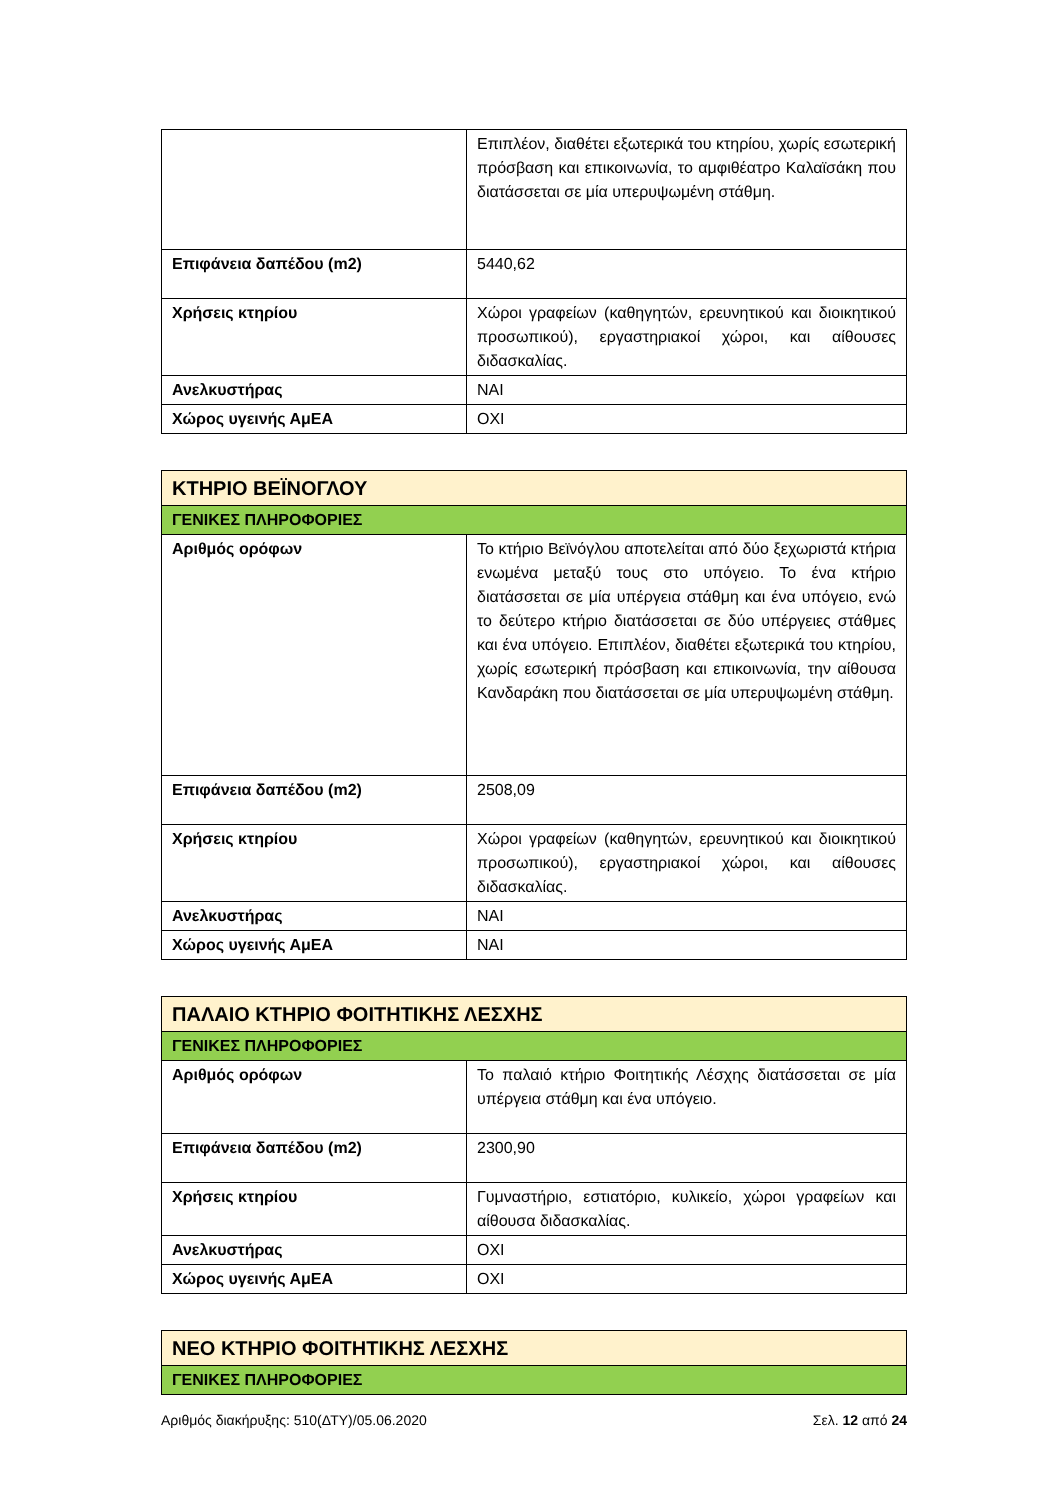| | Επιπλέον, διαθέτει εξωτερικά του κτηρίου, χωρίς εσωτερική πρόσβαση και επικοινωνία, το αμφιθέατρο Καλαϊσάκη που διατάσσεται σε μία υπερυψωμένη στάθμη. |
| Επιφάνεια δαπέδου (m2) | 5440,62 |
| Χρήσεις κτηρίου | Χώροι γραφείων (καθηγητών, ερευνητικού και διοικητικού προσωπικού), εργαστηριακοί χώροι, και αίθουσες διδασκαλίας. |
| Ανελκυστήρας | ΝΑΙ |
| Χώρος υγεινής ΑμΕΑ | ΟΧΙ |
| ΚΤΗΡΙΟ ΒΕΪΝΟΓΛΟΥ | |
| --- | --- |
| ΓΕΝΙΚΕΣ ΠΛΗΡΟΦΟΡΙΕΣ | |
| Αριθμός ορόφων | Το κτήριο Βεϊνόγλου αποτελείται από δύο ξεχωριστά κτήρια ενωμένα μεταξύ τους στο υπόγειο. Το ένα κτήριο διατάσσεται σε μία υπέργεια στάθμη και ένα υπόγειο, ενώ το δεύτερο κτήριο διατάσσεται σε δύο υπέργειες στάθμες και ένα υπόγειο. Επιπλέον, διαθέτει εξωτερικά του κτηρίου, χωρίς εσωτερική πρόσβαση και επικοινωνία, την αίθουσα Κανδαράκη που διατάσσεται σε μία υπερυψωμένη στάθμη. |
| Επιφάνεια δαπέδου (m2) | 2508,09 |
| Χρήσεις κτηρίου | Χώροι γραφείων (καθηγητών, ερευνητικού και διοικητικού προσωπικού), εργαστηριακοί χώροι, και αίθουσες διδασκαλίας. |
| Ανελκυστήρας | ΝΑΙ |
| Χώρος υγεινής ΑμΕΑ | ΝΑΙ |
| ΠΑΛΑΙΟ ΚΤΗΡΙΟ ΦΟΙΤΗΤΙΚΗΣ ΛΕΣΧΗΣ | |
| --- | --- |
| ΓΕΝΙΚΕΣ ΠΛΗΡΟΦΟΡΙΕΣ | |
| Αριθμός ορόφων | Το παλαιό κτήριο Φοιτητικής Λέσχης διατάσσεται σε μία υπέργεια στάθμη και ένα υπόγειο. |
| Επιφάνεια δαπέδου (m2) | 2300,90 |
| Χρήσεις κτηρίου | Γυμναστήριο, εστιατόριο, κυλικείο, χώροι γραφείων και αίθουσα διδασκαλίας. |
| Ανελκυστήρας | ΟΧΙ |
| Χώρος υγεινής ΑμΕΑ | ΟΧΙ |
| ΝΕΟ ΚΤΗΡΙΟ ΦΟΙΤΗΤΙΚΗΣ ΛΕΣΧΗΣ |
| --- |
| ΓΕΝΙΚΕΣ ΠΛΗΡΟΦΟΡΙΕΣ |
Αριθμός διακήρυξης: 510(ΔΤΥ)/05.06.2020 Σελ. 12 από 24